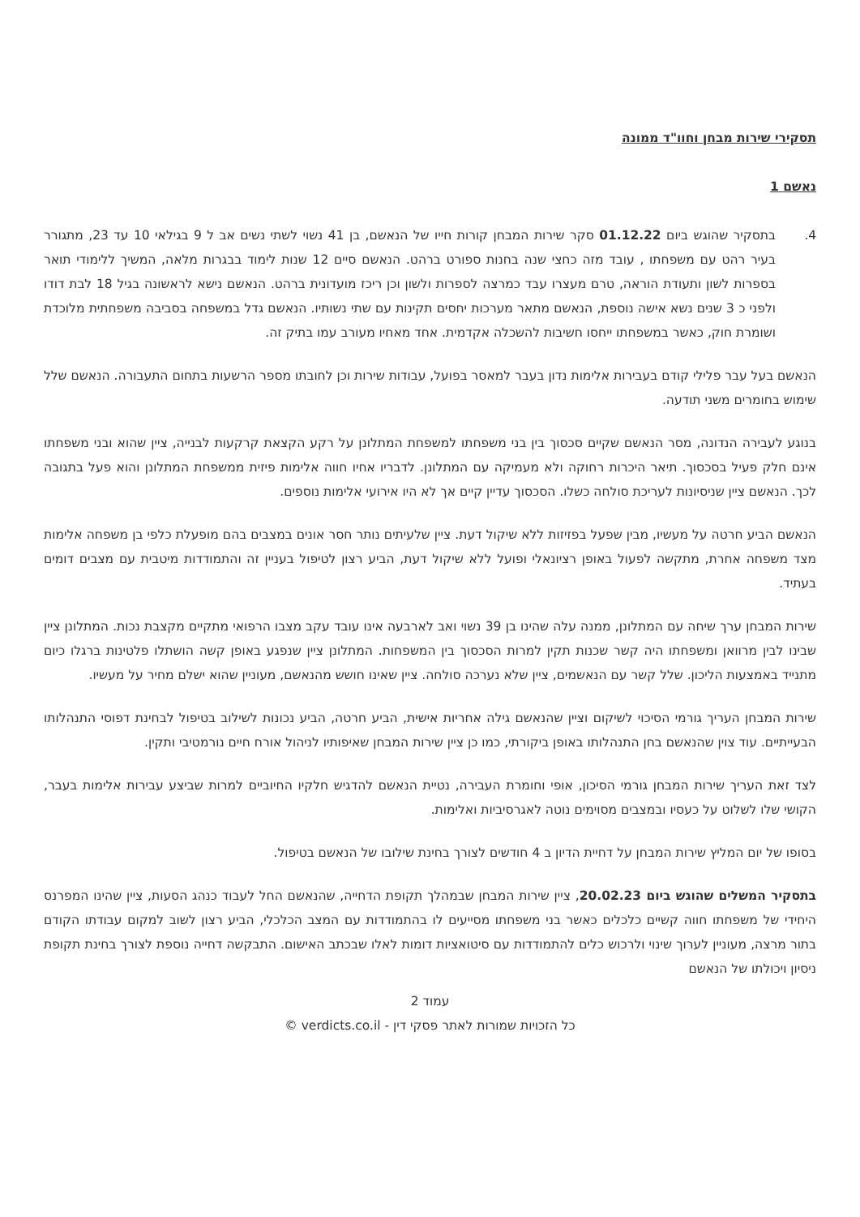תסקירי שירות מבחן וחוו"ד ממונה
נאשם 1
4. בתסקיר שהוגש ביום 01.12.22 סקר שירות המבחן קורות חייו של הנאשם, בן 41 נשוי לשתי נשים אב ל 9 בגילאי 10 עד 23, מתגורר בעיר רהט עם משפחתו , עובד מזה כחצי שנה בחנות ספורט ברהט. הנאשם סיים 12 שנות לימוד בבגרות מלאה, המשיך ללימודי תואר בספרות לשון ותעודת הוראה, טרם מעצרו עבד כמרצה לספרות ולשון וכן ריכז מועדונית ברהט. הנאשם נישא לראשונה בגיל 18 לבת דודו ולפני כ 3 שנים נשא אישה נוספת, הנאשם מתאר מערכות יחסים תקינות עם שתי נשותיו. הנאשם גדל במשפחה בסביבה משפחתית מלוכדת ושומרת חוק, כאשר במשפחתו ייחסו חשיבות להשכלה אקדמית. אחד מאחיו מעורב עמו בתיק זה.
הנאשם בעל עבר פלילי קודם בעבירות אלימות נדון בעבר למאסר בפועל, עבודות שירות וכן לחובתו מספר הרשעות בתחום התעבורה. הנאשם שלל שימוש בחומרים משני תודעה.
בנוגע לעבירה הנדונה, מסר הנאשם שקיים סכסוך בין בני משפחתו למשפחת המתלונן על רקע הקצאת קרקעות לבנייה, ציין שהוא ובני משפחתו אינם חלק פעיל בסכסוך. תיאר היכרות רחוקה ולא מעמיקה עם המתלונן. לדבריו אחיו חווה אלימות פיזית ממשפחת המתלונן והוא פעל בתגובה לכך. הנאשם ציין שניסיונות לעריכת סולחה כשלו. הסכסוך עדיין קיים אך לא היו אירועי אלימות נוספים.
הנאשם הביע חרטה על מעשיו, מבין שפעל בפזיזות ללא שיקול דעת. ציין שלעיתים נותר חסר אונים במצבים בהם מופעלת כלפי בן משפחה אלימות מצד משפחה אחרת, מתקשה לפעול באופן רציונאלי ופועל ללא שיקול דעת, הביע רצון לטיפול בעניין זה והתמודדות מיטבית עם מצבים דומים בעתיד.
שירות המבחן ערך שיחה עם המתלונן, ממנה עלה שהינו בן 39 נשוי ואב לארבעה אינו עובד עקב מצבו הרפואי מתקיים מקצבת נכות. המתלונן ציין שבינו לבין מרוואן ומשפחתו היה קשר שכנות תקין למרות הסכסוך בין המשפחות. המתלונן ציין שנפגע באופן קשה הושתלו פלטינות ברגלו כיום מתנייד באמצעות הליכון. שלל קשר עם הנאשמים, ציין שלא נערכה סולחה. ציין שאינו חושש מהנאשם, מעוניין שהוא ישלם מחיר על מעשיו.
שירות המבחן העריך גורמי הסיכוי לשיקום וציין שהנאשם גילה אחריות אישית, הביע חרטה, הביע נכונות לשילוב בטיפול לבחינת דפוסי התנהלותו הבעייתיים. עוד צוין שהנאשם בחן התנהלותו באופן ביקורתי, כמו כן ציין שירות המבחן שאיפותיו לניהול אורח חיים נורמטיבי ותקין.
לצד זאת העריך שירות המבחן גורמי הסיכון, אופי וחומרת העבירה, נטיית הנאשם להדגיש חלקיו החיוביים למרות שביצע עבירות אלימות בעבר, הקושי שלו לשלוט על כעסיו ובמצבים מסוימים נוטה לאגרסיביות ואלימות.
בסופו של יום המליץ שירות המבחן על דחיית הדיון ב 4 חודשים לצורך בחינת שילובו של הנאשם בטיפול.
בתסקיר המשלים שהוגש ביום 20.02.23, ציין שירות המבחן שבמהלך תקופת הדחייה, שהנאשם החל לעבוד כנהג הסעות, ציין שהינו המפרנס היחידי של משפחתו חווה קשיים כלכלים כאשר בני משפחתו מסייעים לו בהתמודדות עם המצב הכלכלי, הביע רצון לשוב למקום עבודתו הקודם בתור מרצה, מעוניין לערוך שינוי ולרכוש כלים להתמודדות עם סיטואציות דומות לאלו שבכתב האישום. התבקשה דחייה נוספת לצורך בחינת תקופת ניסיון ויכולתו של הנאשם
עמוד 2
כל הזכויות שמורות לאתר פסקי דין - verdicts.co.il ©